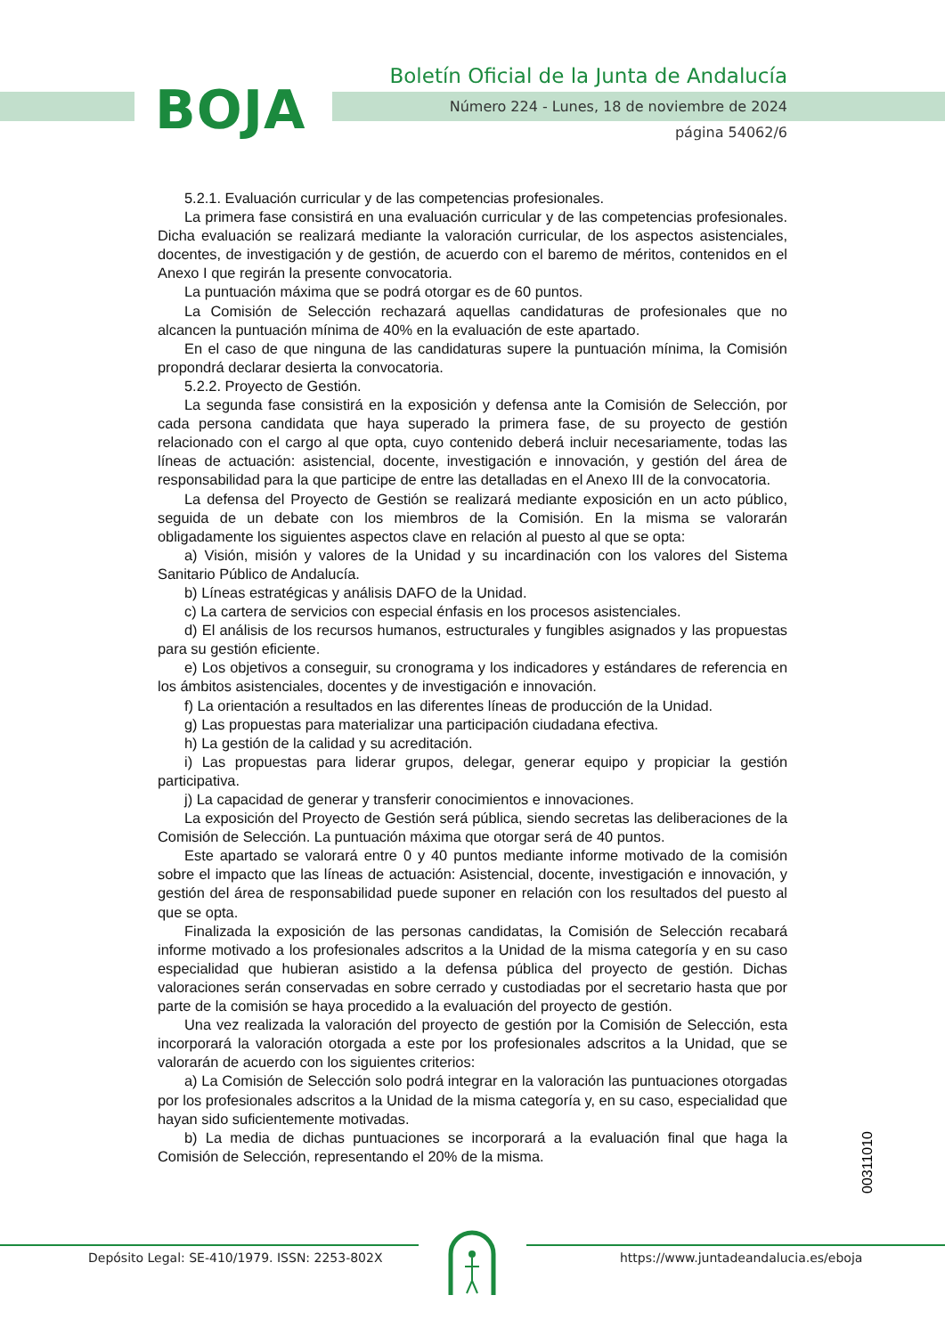BOJA
Boletín Oficial de la Junta de Andalucía
Número 224 - Lunes, 18 de noviembre de 2024
página 54062/6
5.2.1. Evaluación curricular y de las competencias profesionales.
La primera fase consistirá en una evaluación curricular y de las competencias profesionales. Dicha evaluación se realizará mediante la valoración curricular, de los aspectos asistenciales, docentes, de investigación y de gestión, de acuerdo con el baremo de méritos, contenidos en el Anexo I que regirán la presente convocatoria.
La puntuación máxima que se podrá otorgar es de 60 puntos.
La Comisión de Selección rechazará aquellas candidaturas de profesionales que no alcancen la puntuación mínima de 40% en la evaluación de este apartado.
En el caso de que ninguna de las candidaturas supere la puntuación mínima, la Comisión propondrá declarar desierta la convocatoria.
5.2.2. Proyecto de Gestión.
La segunda fase consistirá en la exposición y defensa ante la Comisión de Selección, por cada persona candidata que haya superado la primera fase, de su proyecto de gestión relacionado con el cargo al que opta, cuyo contenido deberá incluir necesariamente, todas las líneas de actuación: asistencial, docente, investigación e innovación, y gestión del área de responsabilidad para la que participe de entre las detalladas en el Anexo III de la convocatoria.
La defensa del Proyecto de Gestión se realizará mediante exposición en un acto público, seguida de un debate con los miembros de la Comisión. En la misma se valorarán obligadamente los siguientes aspectos clave en relación al puesto al que se opta:
a) Visión, misión y valores de la Unidad y su incardinación con los valores del Sistema Sanitario Público de Andalucía.
b) Líneas estratégicas y análisis DAFO de la Unidad.
c) La cartera de servicios con especial énfasis en los procesos asistenciales.
d) El análisis de los recursos humanos, estructurales y fungibles asignados y las propuestas para su gestión eficiente.
e) Los objetivos a conseguir, su cronograma y los indicadores y estándares de referencia en los ámbitos asistenciales, docentes y de investigación e innovación.
f) La orientación a resultados en las diferentes líneas de producción de la Unidad.
g) Las propuestas para materializar una participación ciudadana efectiva.
h) La gestión de la calidad y su acreditación.
i) Las propuestas para liderar grupos, delegar, generar equipo y propiciar la gestión participativa.
j) La capacidad de generar y transferir conocimientos e innovaciones.
La exposición del Proyecto de Gestión será pública, siendo secretas las deliberaciones de la Comisión de Selección. La puntuación máxima que otorgar será de 40 puntos.
Este apartado se valorará entre 0 y 40 puntos mediante informe motivado de la comisión sobre el impacto que las líneas de actuación: Asistencial, docente, investigación e innovación, y gestión del área de responsabilidad puede suponer en relación con los resultados del puesto al que se opta.
Finalizada la exposición de las personas candidatas, la Comisión de Selección recabará informe motivado a los profesionales adscritos a la Unidad de la misma categoría y en su caso especialidad que hubieran asistido a la defensa pública del proyecto de gestión. Dichas valoraciones serán conservadas en sobre cerrado y custodiadas por el secretario hasta que por parte de la comisión se haya procedido a la evaluación del proyecto de gestión.
Una vez realizada la valoración del proyecto de gestión por la Comisión de Selección, esta incorporará la valoración otorgada a este por los profesionales adscritos a la Unidad, que se valorarán de acuerdo con los siguientes criterios:
a) La Comisión de Selección solo podrá integrar en la valoración las puntuaciones otorgadas por los profesionales adscritos a la Unidad de la misma categoría y, en su caso, especialidad que hayan sido suficientemente motivadas.
b) La media de dichas puntuaciones se incorporará a la evaluación final que haga la Comisión de Selección, representando el 20% de la misma.
00311010
Depósito Legal: SE-410/1979. ISSN: 2253-802X
https://www.juntadeandalucia.es/eboja